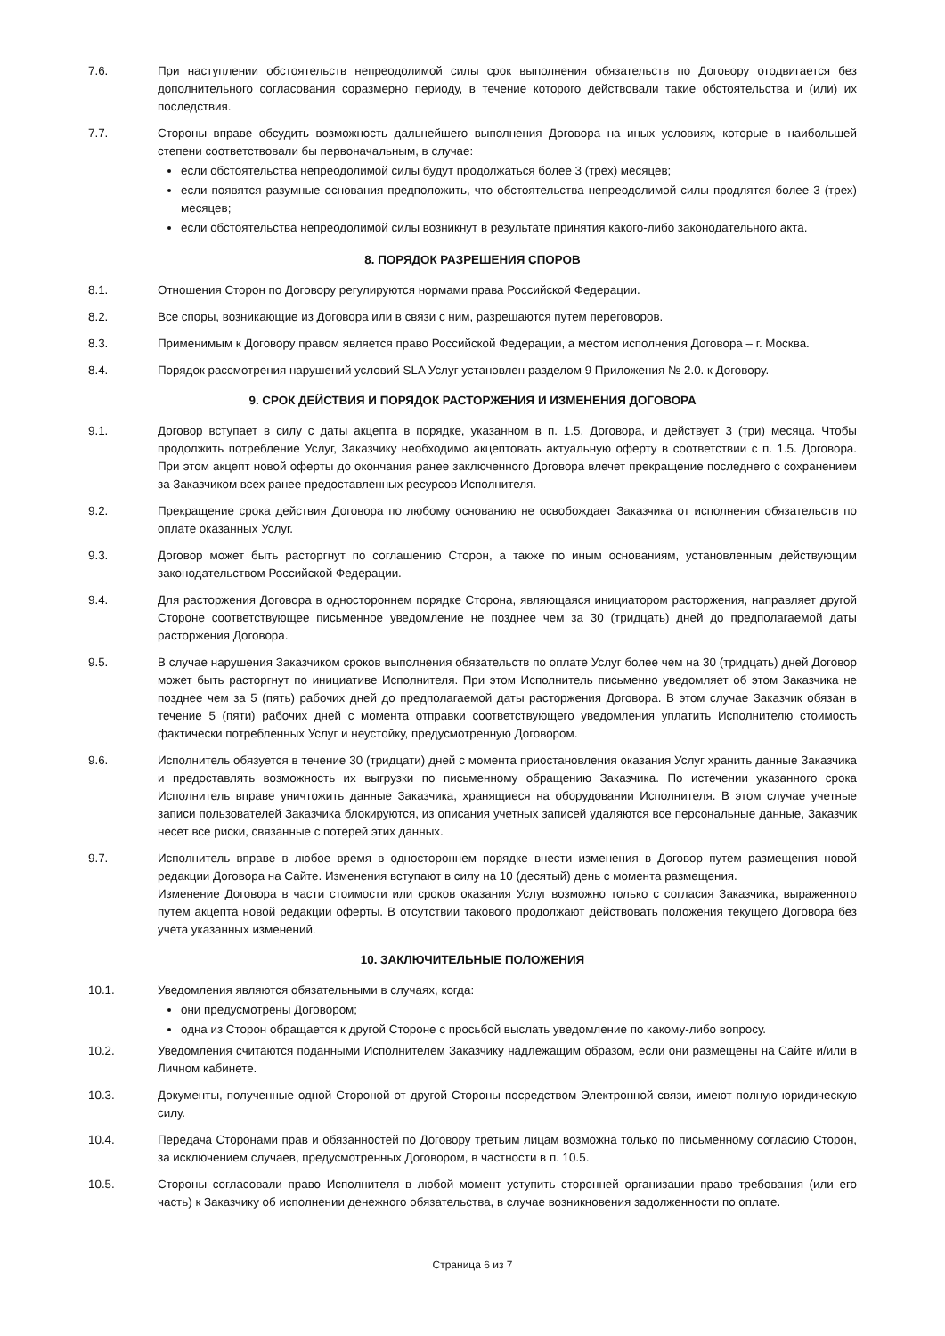7.6. При наступлении обстоятельств непреодолимой силы срок выполнения обязательств по Договору отодвигается без дополнительного согласования соразмерно периоду, в течение которого действовали такие обстоятельства и (или) их последствия.
7.7. Стороны вправе обсудить возможность дальнейшего выполнения Договора на иных условиях, которые в наибольшей степени соответствовали бы первоначальным, в случае:
если обстоятельства непреодолимой силы будут продолжаться более 3 (трех) месяцев;
если появятся разумные основания предположить, что обстоятельства непреодолимой силы продлятся более 3 (трех) месяцев;
если обстоятельства непреодолимой силы возникнут в результате принятия какого-либо законодательного акта.
8. ПОРЯДОК РАЗРЕШЕНИЯ СПОРОВ
8.1. Отношения Сторон по Договору регулируются нормами права Российской Федерации.
8.2. Все споры, возникающие из Договора или в связи с ним, разрешаются путем переговоров.
8.3. Применимым к Договору правом является право Российской Федерации, а местом исполнения Договора – г. Москва.
8.4. Порядок рассмотрения нарушений условий SLA Услуг установлен разделом 9 Приложения № 2.0. к Договору.
9. СРОК ДЕЙСТВИЯ И ПОРЯДОК РАСТОРЖЕНИЯ И ИЗМЕНЕНИЯ ДОГОВОРА
9.1. Договор вступает в силу с даты акцепта в порядке, указанном в п. 1.5. Договора, и действует 3 (три) месяца. Чтобы продолжить потребление Услуг, Заказчику необходимо акцептовать актуальную оферту в соответствии с п. 1.5. Договора. При этом акцепт новой оферты до окончания ранее заключенного Договора влечет прекращение последнего с сохранением за Заказчиком всех ранее предоставленных ресурсов Исполнителя.
9.2. Прекращение срока действия Договора по любому основанию не освобождает Заказчика от исполнения обязательств по оплате оказанных Услуг.
9.3. Договор может быть расторгнут по соглашению Сторон, а также по иным основаниям, установленным действующим законодательством Российской Федерации.
9.4. Для расторжения Договора в одностороннем порядке Сторона, являющаяся инициатором расторжения, направляет другой Стороне соответствующее письменное уведомление не позднее чем за 30 (тридцать) дней до предполагаемой даты расторжения Договора.
9.5. В случае нарушения Заказчиком сроков выполнения обязательств по оплате Услуг более чем на 30 (тридцать) дней Договор может быть расторгнут по инициативе Исполнителя. При этом Исполнитель письменно уведомляет об этом Заказчика не позднее чем за 5 (пять) рабочих дней до предполагаемой даты расторжения Договора. В этом случае Заказчик обязан в течение 5 (пяти) рабочих дней с момента отправки соответствующего уведомления уплатить Исполнителю стоимость фактически потребленных Услуг и неустойку, предусмотренную Договором.
9.6. Исполнитель обязуется в течение 30 (тридцати) дней с момента приостановления оказания Услуг хранить данные Заказчика и предоставлять возможность их выгрузки по письменному обращению Заказчика. По истечении указанного срока Исполнитель вправе уничтожить данные Заказчика, хранящиеся на оборудовании Исполнителя. В этом случае учетные записи пользователей Заказчика блокируются, из описания учетных записей удаляются все персональные данные, Заказчик несет все риски, связанные с потерей этих данных.
9.7. Исполнитель вправе в любое время в одностороннем порядке внести изменения в Договор путем размещения новой редакции Договора на Сайте. Изменения вступают в силу на 10 (десятый) день с момента размещения.
Изменение Договора в части стоимости или сроков оказания Услуг возможно только с согласия Заказчика, выраженного путем акцепта новой редакции оферты. В отсутствии такового продолжают действовать положения текущего Договора без учета указанных изменений.
10. ЗАКЛЮЧИТЕЛЬНЫЕ ПОЛОЖЕНИЯ
10.1. Уведомления являются обязательными в случаях, когда:
они предусмотрены Договором;
одна из Сторон обращается к другой Стороне с просьбой выслать уведомление по какому-либо вопросу.
10.2. Уведомления считаются поданными Исполнителем Заказчику надлежащим образом, если они размещены на Сайте и/или в Личном кабинете.
10.3. Документы, полученные одной Стороной от другой Стороны посредством Электронной связи, имеют полную юридическую силу.
10.4. Передача Сторонами прав и обязанностей по Договору третьим лицам возможна только по письменному согласию Сторон, за исключением случаев, предусмотренных Договором, в частности в п. 10.5.
10.5. Стороны согласовали право Исполнителя в любой момент уступить сторонней организации право требования (или его часть) к Заказчику об исполнении денежного обязательства, в случае возникновения задолженности по оплате.
Страница 6 из 7